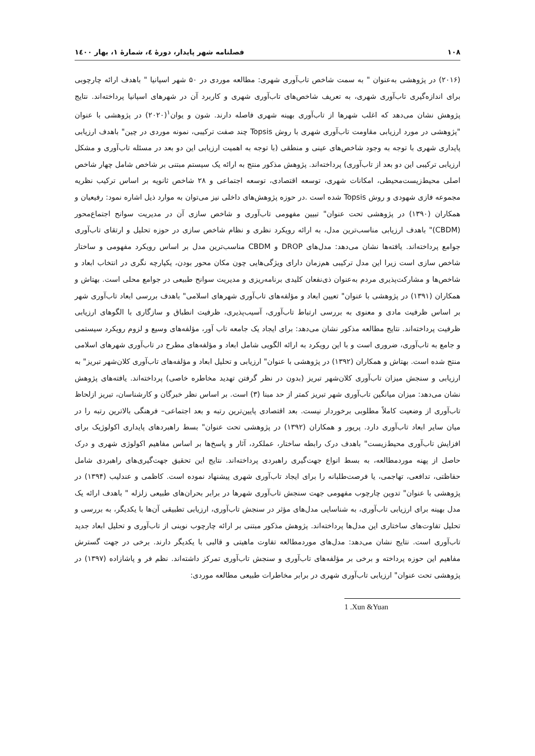۱۰۸ فصلنامه شهر پایدار، دورهٔ ٤، شمارهٔ ۱، بهار ۱٤۰۰
(۲۰۱۶) در پژوهشی به‌عنوان " به سمت شاخص تاب‌آوری شهری: مطالعه موردی در ۵۰ شهر اسپانیا " باهدف ارائه چارچوبی برای اندازه‌گیری تاب‌آوری شهری، به تعریف شاخص‌های تاب‌آوری شهری و کاربرد آن در شهرهای اسپانیا پرداخته‌اند. نتایج پژوهش نشان می‌دهد که اغلب شهرها از تاب‌آوری بهینه شهری فاصله دارند. شون و یوان<sup>۱</sup>(۲۰۲۰) در پژوهشی با عنوان "پژوهشی در مورد ارزیابی مقاومت تاب‌آوری شهری با روش Topsis چند صفت ترکیبی، نمونه موردی در چین" باهدف ارزیابی پایداری شهری با توجه به وجود شاخص‌های عینی و منطقی (با توجه به اهمیت ارزیابی این دو بعد در مسئله تاب‌آوری و مشکل ارزیابی ترکیبی این دو بعد از تاب‌آوری) پرداخته‌اند. پژوهش مذکور منتج به ارائه یک سیستم مبتنی بر شاخص شامل چهار شاخص اصلی محیط‌زیست‌محیطی، امکانات شهری، توسعه اقتصادی، توسعه اجتماعی و ۲۸ شاخص ثانویه بر اساس ترکیب نظریه مجموعه فازی شهودی و روش Topsis شده است .در حوزه پژوهش‌های داخلی نیز می‌توان به موارد ذیل اشاره نمود: رفیعیان و همکاران (۱۳۹۰) در پژوهشی تحت عنوان" تبیین مفهومی تاب‌آوری و شاخص سازی آن در مدیریت سوانح اجتماع‌محور (CBDM)" باهدف ارزیابی مناسب‌ترین مدل، به ارائه رویکرد نظری و نظام شاخص سازی در حوزه تحلیل و ارتقای تاب‌آوری جوامع پرداخته‌اند. یافته‌ها نشان می‌دهد: مدل‌های DROP و CBDM مناسب‌ترین مدل بر اساس رویکرد مفهومی و ساختار شاخص سازی است زیرا این مدل ترکیبی هم‌زمان دارای ویژگی‌هایی چون مکان محور بودن، یکپارچه نگری در انتخاب ابعاد و شاخص‌ها و مشارکت‌پذیری مردم به‌عنوان ذی‌نفعان کلیدی برنامه‌ریزی و مدیریت سوانح طبیعی در جوامع محلی است. بهتاش و همکاران (۱۳۹۱) در پژوهشی با عنوان" تعیین ابعاد و مؤلفه‌های تاب‌آوری شهرهای اسلامی" باهدف بررسی ابعاد تاب‌آوری شهر بر اساس ظرفیت مادی و معنوی به بررسی ارتباط تاب‌آوری، آسیب‌پذیری، ظرفیت انطباق و سازگاری با الگوهای ارزیابی ظرفیت پرداخته‌اند. نتایج مطالعه مذکور نشان می‌دهد: برای ایجاد یک جامعه تاب آور، مؤلفه‌های وسیع و لزوم رویکرد سیستمی و جامع به تاب‌آوری، ضروری است و با این رویکرد به ارائه الگویی شامل ابعاد و مؤلفه‌های مطرح در تاب‌آوری شهرهای اسلامی منتج شده است. بهتاش و همکاران (۱۳۹۲) در پژوهشی با عنوان" ارزیابی و تحلیل ابعاد و مؤلفه‌های تاب‌آوری کلان‌شهر تبریز" به ارزیابی و سنجش میزان تاب‌آوری کلان‌شهر تبریز (بدون در نظر گرفتن تهدید مخاطره خاصی) پرداخته‌اند. یافته‌های پژوهش نشان می‌دهد: میزان میانگین تاب‌آوری شهر تبریز کمتر از حد مبنا (۳) است. بر اساس نظر خبرگان و کارشناسان، تبریز ازلحاظ تاب‌آوری از وضعیت کاملاً مطلوبی برخوردار نیست. بعد اقتصادی پایین‌ترین رتبه و بعد اجتماعی– فرهنگی بالاترین رتبه را در میان سایر ابعاد تاب‌آوری دارد. پریور و همکاران (۱۳۹۲) در پژوهشی تحت عنوان" بسط راهبردهای پایداری اکولوژیک برای افزایش تاب‌آوری محیط‌زیست" باهدف درک رابطه ساختار، عملکرد، آثار و پاسخ‌ها بر اساس مفاهیم اکولوژی شهری و درک حاصل از پهنه موردمطالعه، به بسط انواع جهت‌گیری راهبردی پرداخته‌اند. نتایج این تحقیق جهت‌گیری‌های راهبردی شامل حفاظتی، تدافعی، تهاجمی، یا فرصت‌طلبانه را برای ایجاد تاب‌آوری شهری پیشنهاد نموده است. کاظمی و عندلیب (۱۳۹۴) در پژوهشی با عنوان" تدوین چارچوب مفهومی جهت سنجش تاب‌آوری شهرها در برابر بحران‌های طبیعی زلزله " باهدف ارائه یک مدل بهینه برای ارزیابی تاب‌آوری، به شناسایی مدل‌های مؤثر در سنجش تاب‌آوری، ارزیابی تطبیقی آن‌ها با یکدیگر، به بررسی و تحلیل تفاوت‌های ساختاری این مدل‌ها پرداخته‌اند. پژوهش مذکور مبتنی بر ارائه چارچوب نوینی از تاب‌آوری و تحلیل ابعاد جدید تاب‌آوری است. نتایج نشان می‌دهد: مدل‌های موردمطالعه تفاوت ماهیتی و قالبی با یکدیگر دارند. برخی در جهت گسترش مفاهیم این حوزه پرداخته و برخی بر مؤلفه‌های تاب‌آوری و سنجش تاب‌آوری تمرکز داشته‌اند. نظم فر و پاشازاده (۱۳۹۷) در پژوهشی تحت عنوان" ارزیابی تاب‌آوری شهری در برابر مخاطرات طبیعی مطالعه موردی:
1 .Xun &Yuan